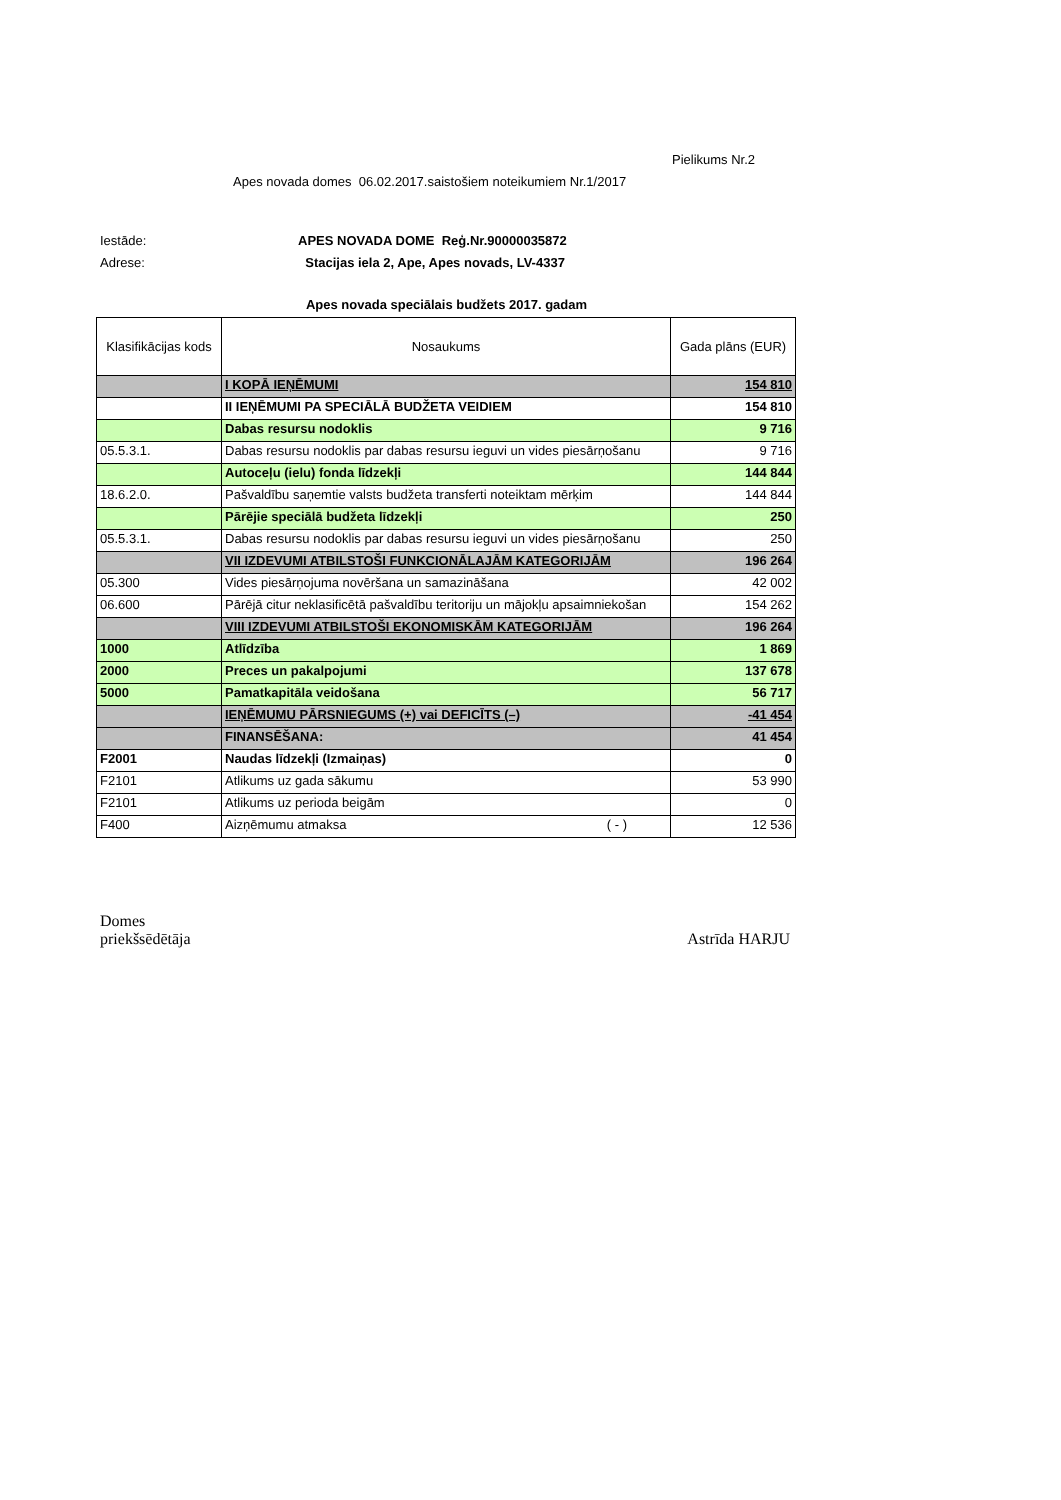Pielikums Nr.2
Apes novada domes 06.02.2017.saistošiem noteikumiem Nr.1/2017
Iestāde: APES NOVADA DOME Reģ.Nr.90000035872
Adrese: Stacijas iela 2, Ape, Apes novads, LV-4337
Apes novada speciālais budžets 2017. gadam
| Klasifikācijas kods | Nosaukums | Gada plāns (EUR) |
| --- | --- | --- |
| | I KOPĀ IEŅĒMUMI | 154 810 |
| | II IEŅĒMUMI PA SPECIĀLĀ BUDŽETA VEIDIEM | 154 810 |
| | Dabas resursu nodoklis | 9 716 |
| 05.5.3.1. | Dabas resursu nodoklis par dabas resursu ieguvi un vides piesārņošanu | 9 716 |
| | Autoceļu (ielu) fonda līdzekļi | 144 844 |
| 18.6.2.0. | Pašvaldību saņemtie valsts budžeta transferti noteiktam mērķim | 144 844 |
| | Pārējie speciālā budžeta līdzekļi | 250 |
| 05.5.3.1. | Dabas resursu nodoklis par dabas resursu ieguvi un vides piesārņošanu | 250 |
| | VII IZDEVUMI ATBILSTOŠI FUNKCIONĀLAJĀM KATEGORIJĀM | 196 264 |
| 05.300 | Vides piesārņojuma novēršana un samazināšana | 42 002 |
| 06.600 | Pārējā citur neklasificētā pašvaldību teritoriju un mājokļu apsaimniekošan | 154 262 |
| | VIII IZDEVUMI ATBILSTOŠI EKONOMISKĀM KATEGORIJĀM | 196 264 |
| 1000 | Atlīdzība | 1 869 |
| 2000 | Preces un pakalpojumi | 137 678 |
| 5000 | Pamatkapitāla veidošana | 56 717 |
| | IEŅĒMUMU PĀRSNIEGUMS (+) vai DEFICĪTS (–) | -41 454 |
| | FINANSĒŠANA: | 41 454 |
| F2001 | Naudas līdzekļi (Izmaiņas) | 0 |
| F2101 | Atlikums uz gada sākumu | 53 990 |
| F2101 | Atlikums uz perioda beigām | 0 |
| F400 | Aizņēmumu atmaksa ( - ) | 12 536 |
Domes
priekšsēdētāja
Astrīda HARJU